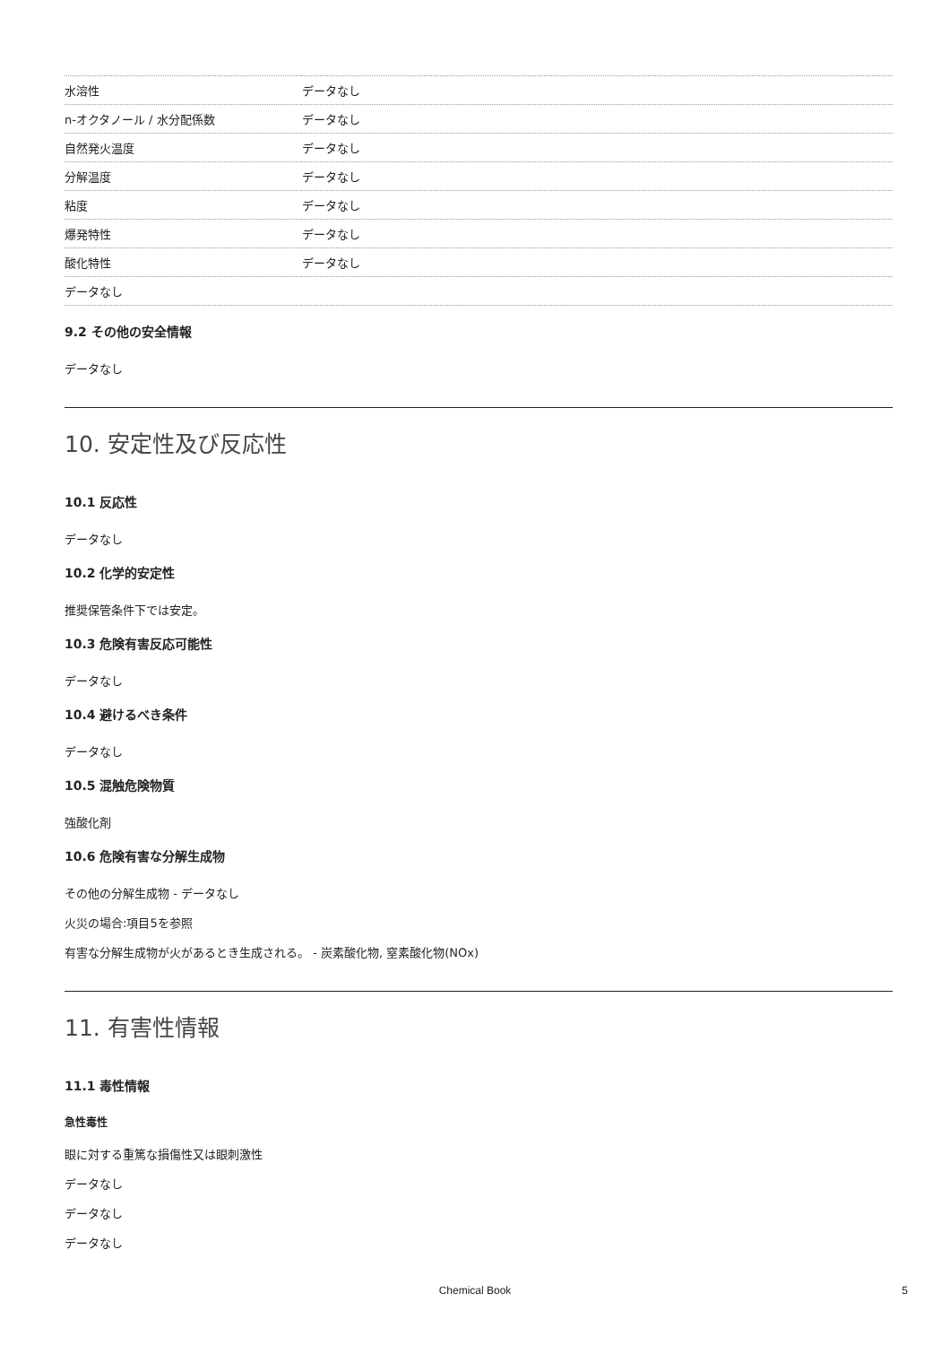| 水溶性 | データなし |
| n-オクタノール / 水分配係数 | データなし |
| 自然発火温度 | データなし |
| 分解温度 | データなし |
| 粘度 | データなし |
| 爆発特性 | データなし |
| 酸化特性 | データなし |
| データなし | |
9.2 その他の安全情報
データなし
10. 安定性及び反応性
10.1 反応性
データなし
10.2 化学的安定性
推奨保管条件下では安定。
10.3 危険有害反応可能性
データなし
10.4 避けるべき条件
データなし
10.5 混触危険物質
強酸化剤
10.6 危険有害な分解生成物
その他の分解生成物 - データなし
火災の場合:項目5を参照
有害な分解生成物が火があるとき生成される。 - 炭素酸化物, 窒素酸化物(NOx)
11. 有害性情報
11.1 毒性情報
急性毒性
眼に対する重篤な損傷性又は眼刺激性
データなし
データなし
データなし
Chemical Book 5